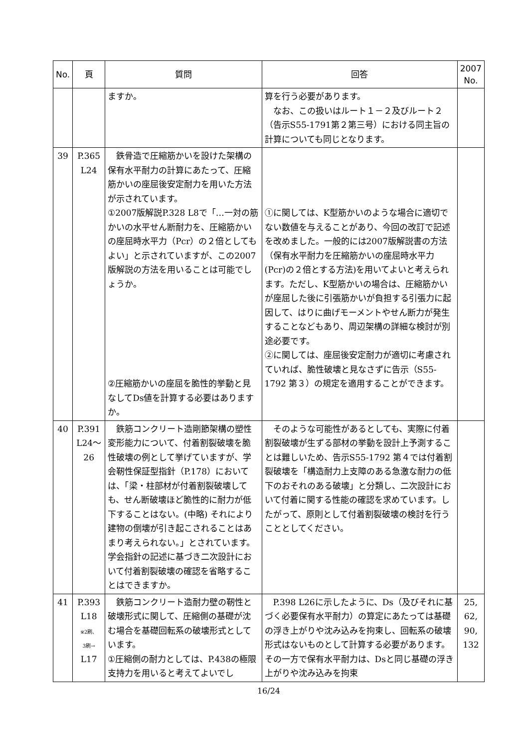| No. | 頁 | 質問 | 回答 | 2007 No. |
| --- | --- | --- | --- | --- |
| | | ますか。 | 算を行う必要があります。 なお、この扱いはルート１－２及びルート２（告示S55-1791第２第三号）における同主旨の計算についても同じとなります。 | |
| 39 | P.365 L24 | 鉄骨造で圧縮筋かいを設けた架構の保有水平耐力の計算にあたって、圧縮筋かいの座屈後安定耐力を用いた方法が示されています。 ①2007版解説P.328 L8で「…一対の筋かいの水平せん断耐力を、圧縮筋かいの座屈時水平力（Pcr）の２倍としてもよい」と示されていますが、この2007版解説の方法を用いることは可能でしょうか。 ②圧縮筋かいの座屈を脆性的挙動と見なしてDs値を計算する必要はありますか。 | ①に関しては、K型筋かいのような場合に適切でない数値を与えることがあり、今回の改訂で記述を改めました。一般的には2007版解説書の方法（保有水平耐力を圧縮筋かいの座屈時水平力(Pcr)の２倍とする方法)を用いてよいと考えられます。ただし、K型筋かいの場合は、圧縮筋かいが座屈した後に引張筋かいが負担する引張力に起因して、はりに曲げモーメントやせん断力が発生することなどもあり、周辺架構の詳細な検討が別途必要です。 ②に関しては、座屈後安定耐力が適切に考慮されていれば、脆性破壊と見なさずに告示（S55-1792 第３）の規定を適用することができます。 | |
| 40 | P.391 L24～ 26 | 鉄筋コンクリート造剛節架構の塑性変形能力について、付着割裂破壊を脆性破壊の例として挙げていますが、学会靭性保証型指針（P.178）においては、「梁・柱部材が付着割裂破壊しても、せん断破壊ほど脆性的に耐力が低下することはない。(中略) それにより建物の倒壊が引き起こされることはあまり考えられない。」とされています。学会指針の記述に基づき二次設計において付着割裂破壊の確認を省略することはできますか。 | そのような可能性があるとしても、実際に付着割裂破壊が生ずる部材の挙動を設計上予測することは難しいため、告示S55-1792 第４では付着割裂破壊を「構造耐力上支障のある急激な耐力の低下のおそれのある破壊」と分類し、二次設計において付着に関する性能の確認を求めています。したがって、原則として付着割裂破壊の検討を行うこととしてください。 | |
| 41 | P.393 L18 ※2刷、 3刷→ L17 | 鉄筋コンクリート造耐力壁の靭性と破壊形式に関して、圧縮側の基礎が沈む場合を基礎回転系の破壊形式としています。 ①圧縮側の耐力としては、P.438の極限支持力を用いると考えてよいでし | P.398 L26に示したように、Ds（及びそれに基づく必要保有水平耐力）の算定にあたっては基礎の浮き上がりや沈み込みを拘束し、回転系の破壊形式はないものとして計算する必要があります。その一方で保有水平耐力は、Dsと同じ基礎の浮き上がりや沈み込みを拘束 | 25, 62, 90, 132 |
16/24